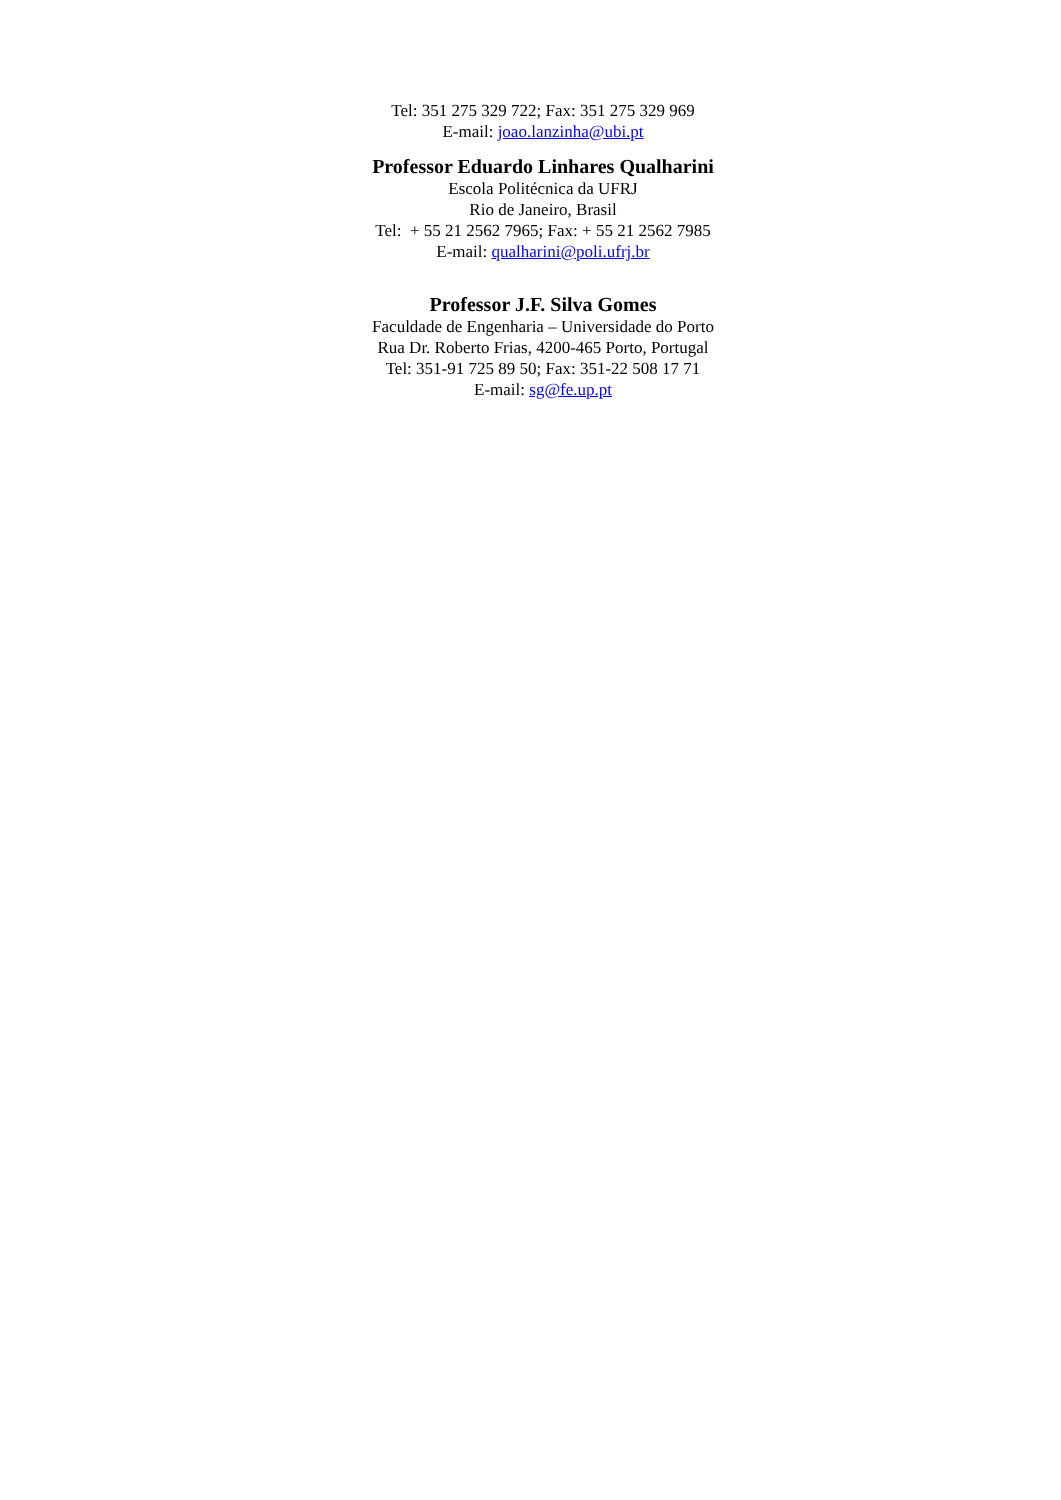Tel: 351 275 329 722; Fax: 351 275 329 969
E-mail: joao.lanzinha@ubi.pt
Professor Eduardo Linhares Qualharini
Escola Politécnica da UFRJ
Rio de Janeiro, Brasil
Tel: + 55 21 2562 7965; Fax: + 55 21 2562 7985
E-mail: qualharini@poli.ufrj.br
Professor J.F. Silva Gomes
Faculdade de Engenharia – Universidade do Porto
Rua Dr. Roberto Frias, 4200-465 Porto, Portugal
Tel: 351-91 725 89 50; Fax: 351-22 508 17 71
E-mail: sg@fe.up.pt